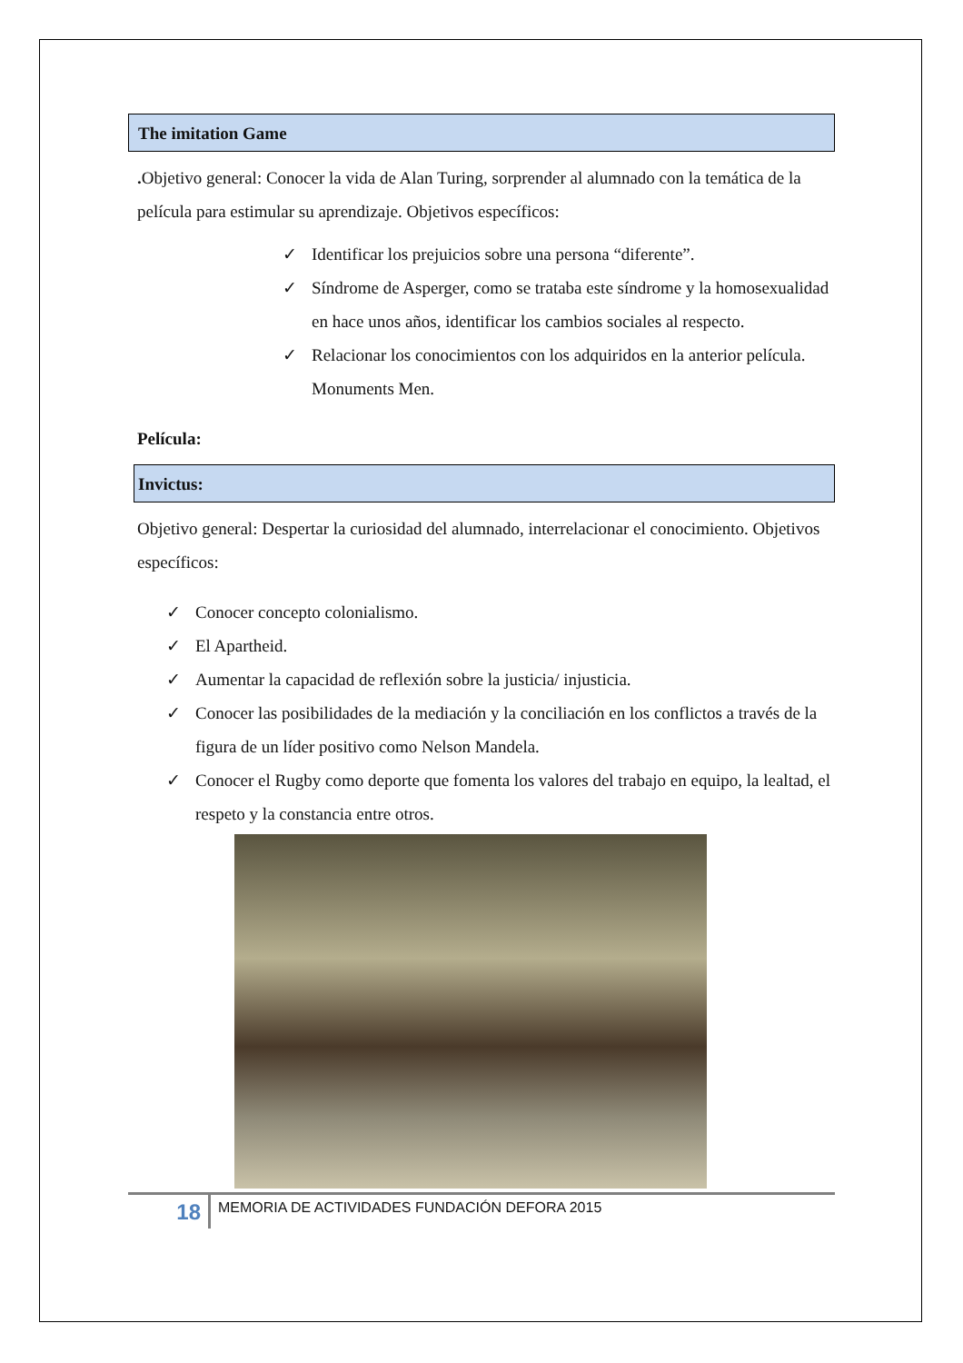The imitation Game
. Objetivo general: Conocer la vida de Alan Turing, sorprender al alumnado con la temática de la película para estimular su aprendizaje. Objetivos específicos:
✓ Identificar los prejuicios sobre una persona “diferente”.
✓ Síndrome de Asperger, como se trataba este síndrome y la homosexualidad en hace unos años, identificar los cambios sociales al respecto.
✓ Relacionar los conocimientos con los adquiridos en la anterior película. Monuments Men.
Película:
Invictus:
Objetivo general: Despertar la curiosidad del alumnado, interrelacionar el conocimiento. Objetivos específicos:
✓ Conocer concepto colonialismo.
✓ El Apartheid.
✓ Aumentar la capacidad de reflexión sobre la justicia/ injusticia.
✓ Conocer las posibilidades de la mediación y la conciliación en los conflictos a través de la figura de un líder positivo como Nelson Mandela.
✓ Conocer el Rugby como deporte que fomenta los valores del trabajo en equipo, la lealtad, el respeto y la constancia entre otros.
18
MEMORIA DE ACTIVIDADES FUNDACIÓN DEFORA 2015